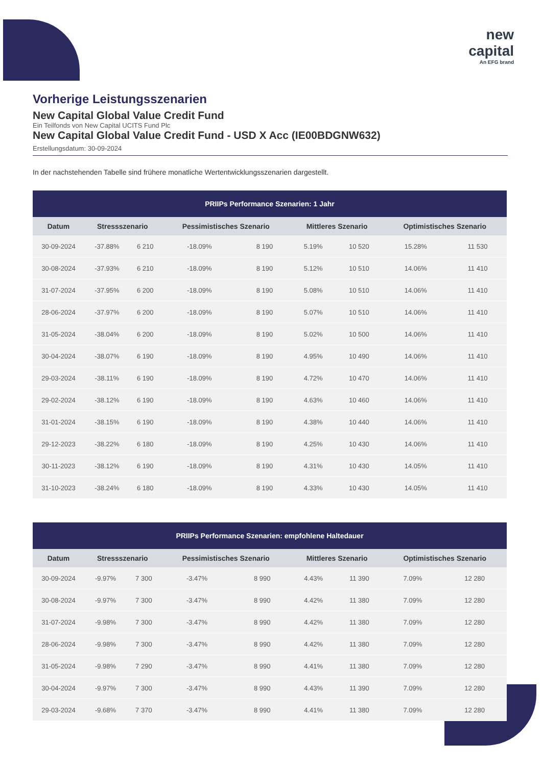new
capital
An EFG brand
Vorherige Leistungsszenarien
New Capital Global Value Credit Fund
Ein Teilfonds von New Capital UCITS Fund Plc
New Capital Global Value Credit Fund - USD X Acc (IE00BDGNW632)
Erstellungsdatum: 30-09-2024
In der nachstehenden Tabelle sind frühere monatliche Wertentwicklungsszenarien dargestellt.
| PRIIPs Performance Szenarien: 1 Jahr | | | | | | | | |
| --- | --- | --- | --- | --- | --- | --- | --- | --- |
| Datum | Stressszenario | | Pessimistisches Szenario | | Mittleres Szenario | | Optimistisches Szenario | |
| 30-09-2024 | -37.88% | 6 210 | -18.09% | 8 190 | 5.19% | 10 520 | 15.28% | 11 530 |
| 30-08-2024 | -37.93% | 6 210 | -18.09% | 8 190 | 5.12% | 10 510 | 14.06% | 11 410 |
| 31-07-2024 | -37.95% | 6 200 | -18.09% | 8 190 | 5.08% | 10 510 | 14.06% | 11 410 |
| 28-06-2024 | -37.97% | 6 200 | -18.09% | 8 190 | 5.07% | 10 510 | 14.06% | 11 410 |
| 31-05-2024 | -38.04% | 6 200 | -18.09% | 8 190 | 5.02% | 10 500 | 14.06% | 11 410 |
| 30-04-2024 | -38.07% | 6 190 | -18.09% | 8 190 | 4.95% | 10 490 | 14.06% | 11 410 |
| 29-03-2024 | -38.11% | 6 190 | -18.09% | 8 190 | 4.72% | 10 470 | 14.06% | 11 410 |
| 29-02-2024 | -38.12% | 6 190 | -18.09% | 8 190 | 4.63% | 10 460 | 14.06% | 11 410 |
| 31-01-2024 | -38.15% | 6 190 | -18.09% | 8 190 | 4.38% | 10 440 | 14.06% | 11 410 |
| 29-12-2023 | -38.22% | 6 180 | -18.09% | 8 190 | 4.25% | 10 430 | 14.06% | 11 410 |
| 30-11-2023 | -38.12% | 6 190 | -18.09% | 8 190 | 4.31% | 10 430 | 14.05% | 11 410 |
| 31-10-2023 | -38.24% | 6 180 | -18.09% | 8 190 | 4.33% | 10 430 | 14.05% | 11 410 |
| PRIIPs Performance Szenarien: empfohlene Haltedauer | | | | | | | | |
| --- | --- | --- | --- | --- | --- | --- | --- | --- |
| Datum | Stressszenario | | Pessimistisches Szenario | | Mittleres Szenario | | Optimistisches Szenario | |
| 30-09-2024 | -9.97% | 7 300 | -3.47% | 8 990 | 4.43% | 11 390 | 7.09% | 12 280 |
| 30-08-2024 | -9.97% | 7 300 | -3.47% | 8 990 | 4.42% | 11 380 | 7.09% | 12 280 |
| 31-07-2024 | -9.98% | 7 300 | -3.47% | 8 990 | 4.42% | 11 380 | 7.09% | 12 280 |
| 28-06-2024 | -9.98% | 7 300 | -3.47% | 8 990 | 4.42% | 11 380 | 7.09% | 12 280 |
| 31-05-2024 | -9.98% | 7 290 | -3.47% | 8 990 | 4.41% | 11 380 | 7.09% | 12 280 |
| 30-04-2024 | -9.97% | 7 300 | -3.47% | 8 990 | 4.43% | 11 390 | 7.09% | 12 280 |
| 29-03-2024 | -9.68% | 7 370 | -3.47% | 8 990 | 4.41% | 11 380 | 7.09% | 12 280 |